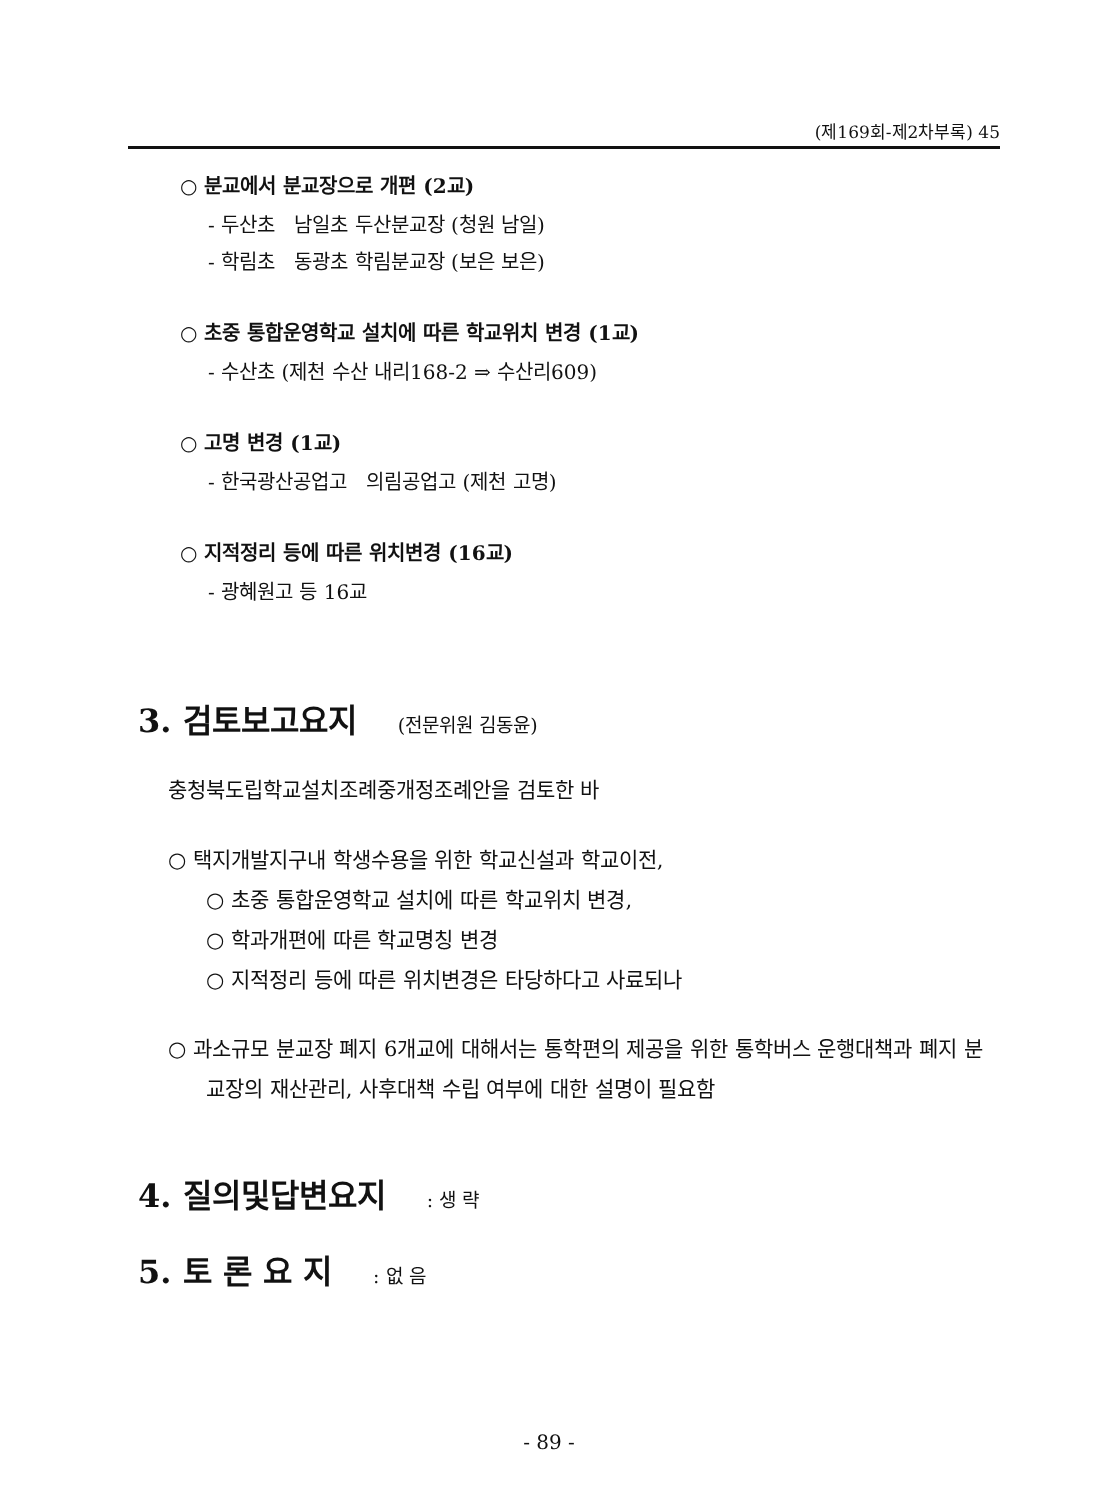(제169회-제2차부록) 45
○ 분교에서 분교장으로 개편 (2교)
- 두산초 남일초 두산분교장 (청원 남일)
- 학림초 동광초 학림분교장 (보은 보은)
○ 초중 통합운영학교 설치에 따른 학교위치 변경 (1교)
- 수산초 (제천 수산 내리168-2 ⇒ 수산리609)
○ 고명 변경 (1교)
- 한국광산공업고 의림공업고 (제천 고명)
○ 지적정리 등에 따른 위치변경 (16교)
- 광혜원고 등 16교
3. 검토보고요지 (전문위원 김동윤)
충청북도립학교설치조례중개정조례안을 검토한 바
○ 택지개발지구내 학생수용을 위한 학교신설과 학교이전,
○ 초중 통합운영학교 설치에 따른 학교위치 변경,
○ 학과개편에 따른 학교명칭 변경
○ 지적정리 등에 따른 위치변경은 타당하다고 사료되나
○ 과소규모 분교장 폐지 6개교에 대해서는 통학편의 제공을 위한 통학버스 운행대책과 폐지 분교장의 재산관리, 사후대책 수립 여부에 대한 설명이 필요함
4. 질의및답변요지 : 생 략
5. 토 론 요 지 : 없 음
- 89 -